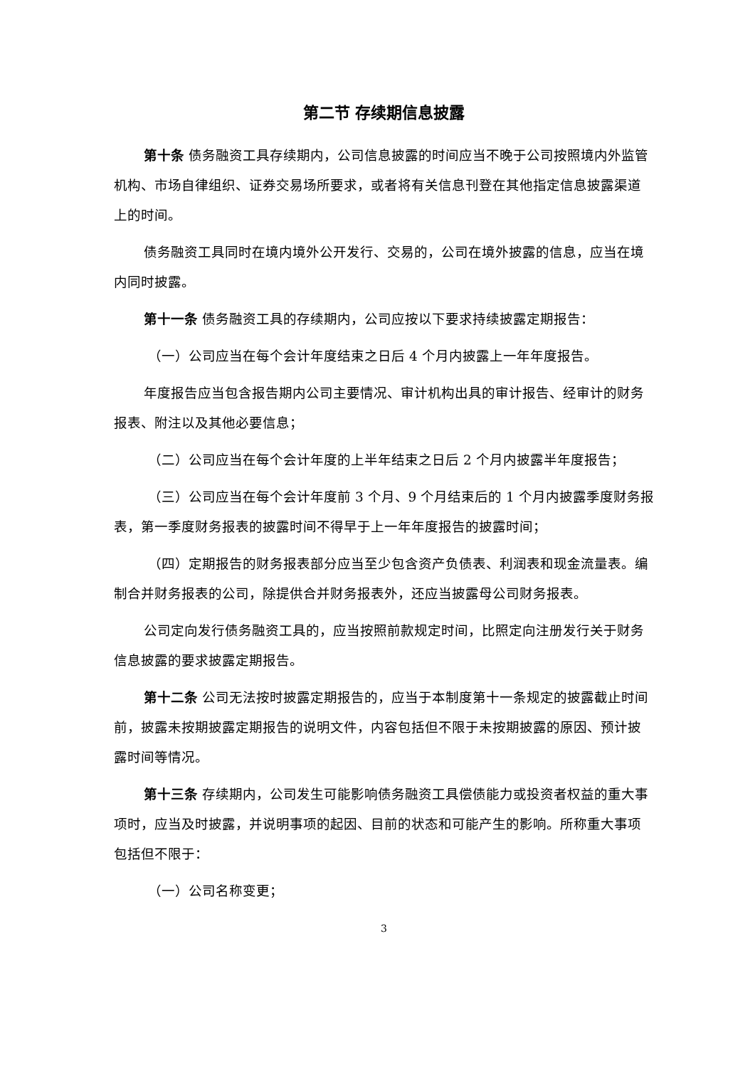第二节 存续期信息披露
第十条 债务融资工具存续期内，公司信息披露的时间应当不晚于公司按照境内外监管机构、市场自律组织、证券交易场所要求，或者将有关信息刊登在其他指定信息披露渠道上的时间。
债务融资工具同时在境内境外公开发行、交易的，公司在境外披露的信息，应当在境内同时披露。
第十一条 债务融资工具的存续期内，公司应按以下要求持续披露定期报告：
（一）公司应当在每个会计年度结束之日后 4 个月内披露上一年年度报告。
年度报告应当包含报告期内公司主要情况、审计机构出具的审计报告、经审计的财务报表、附注以及其他必要信息；
（二）公司应当在每个会计年度的上半年结束之日后 2 个月内披露半年度报告；
（三）公司应当在每个会计年度前 3 个月、9 个月结束后的 1 个月内披露季度财务报表，第一季度财务报表的披露时间不得早于上一年年度报告的披露时间；
（四）定期报告的财务报表部分应当至少包含资产负债表、利润表和现金流量表。编制合并财务报表的公司，除提供合并财务报表外，还应当披露母公司财务报表。
公司定向发行债务融资工具的，应当按照前款规定时间，比照定向注册发行关于财务信息披露的要求披露定期报告。
第十二条 公司无法按时披露定期报告的，应当于本制度第十一条规定的披露截止时间前，披露未按期披露定期报告的说明文件，内容包括但不限于未按期披露的原因、预计披露时间等情况。
第十三条 存续期内，公司发生可能影响债务融资工具偿债能力或投资者权益的重大事项时，应当及时披露，并说明事项的起因、目前的状态和可能产生的影响。所称重大事项包括但不限于：
（一）公司名称变更；
3